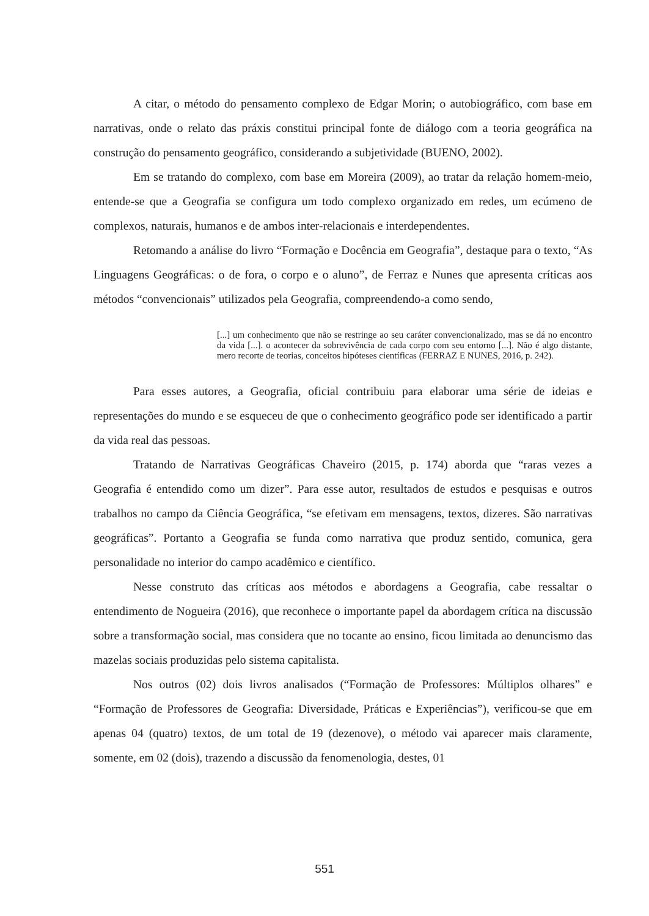A citar, o método do pensamento complexo de Edgar Morin; o autobiográfico, com base em narrativas, onde o relato das práxis constitui principal fonte de diálogo com a teoria geográfica na construção do pensamento geográfico, considerando a subjetividade (BUENO, 2002).
Em se tratando do complexo, com base em Moreira (2009), ao tratar da relação homem-meio, entende-se que a Geografia se configura um todo complexo organizado em redes, um ecúmeno de complexos, naturais, humanos e de ambos inter-relacionais e interdependentes.
Retomando a análise do livro “Formação e Docência em Geografia”, destaque para o texto, “As Linguagens Geográficas: o de fora, o corpo e o aluno”, de Ferraz e Nunes que apresenta críticas aos métodos “convencionais” utilizados pela Geografia, compreendendo-a como sendo,
[...] um conhecimento que não se restringe ao seu caráter convencionalizado, mas se dá no encontro da vida [...]. o acontecer da sobrevivência de cada corpo com seu entorno [...]. Não é algo distante, mero recorte de teorias, conceitos hipóteses científicas (FERRAZ E NUNES, 2016, p. 242).
Para esses autores, a Geografia, oficial contribuiu para elaborar uma série de ideias e representações do mundo e se esqueceu de que o conhecimento geográfico pode ser identificado a partir da vida real das pessoas.
Tratando de Narrativas Geográficas Chaveiro (2015, p. 174) aborda que “raras vezes a Geografia é entendido como um dizer”. Para esse autor, resultados de estudos e pesquisas e outros trabalhos no campo da Ciência Geográfica, “se efetivam em mensagens, textos, dizeres. São narrativas geográficas”. Portanto a Geografia se funda como narrativa que produz sentido, comunica, gera personalidade no interior do campo acadêmico e científico.
Nesse construto das críticas aos métodos e abordagens a Geografia, cabe ressaltar o entendimento de Nogueira (2016), que reconhece o importante papel da abordagem crítica na discussão sobre a transformação social, mas considera que no tocante ao ensino, ficou limitada ao denuncismo das mazelas sociais produzidas pelo sistema capitalista.
Nos outros (02) dois livros analisados (“Formação de Professores: Múltiplos olhares” e “Formação de Professores de Geografia: Diversidade, Práticas e Experiências”), verificou-se que em apenas 04 (quatro) textos, de um total de 19 (dezenove), o método vai aparecer mais claramente, somente, em 02 (dois), trazendo a discussão da fenomenologia, destes, 01
551